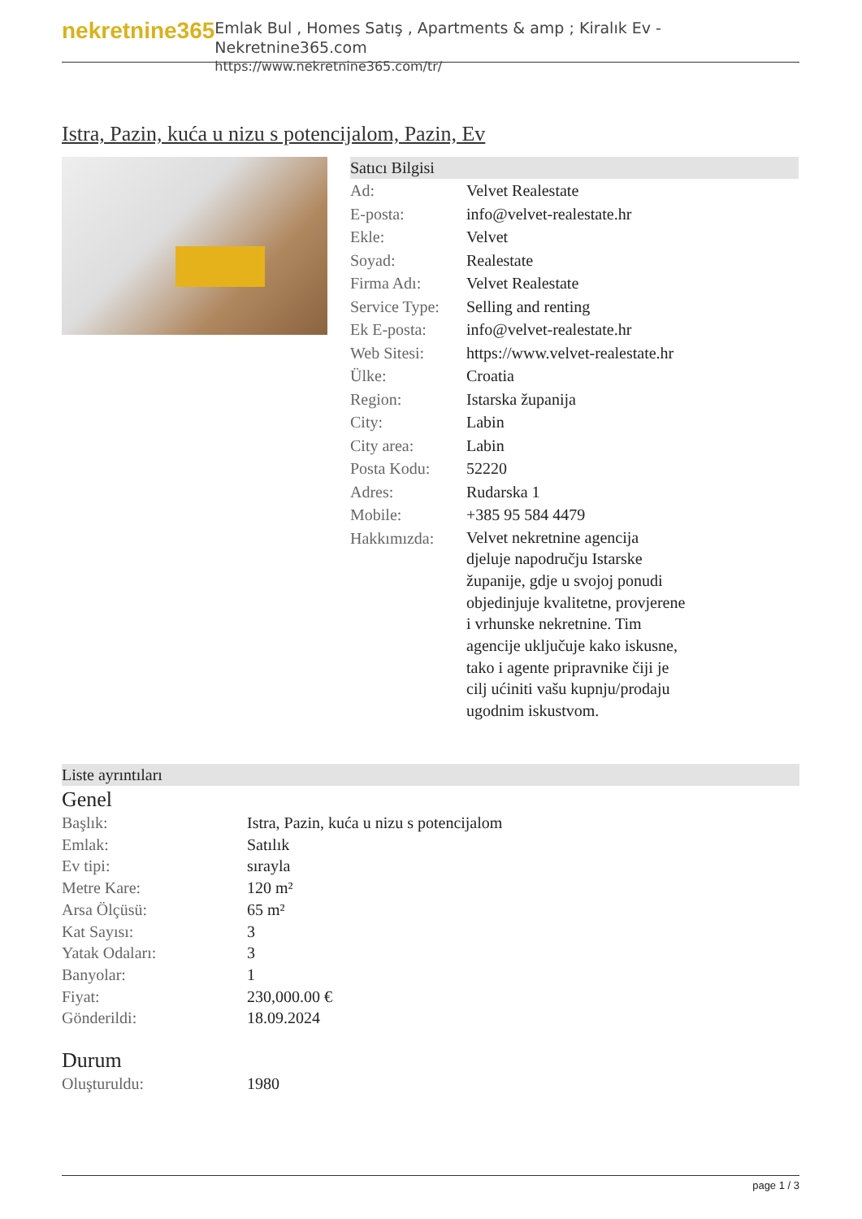nekretnine365
Emlak Bul , Homes Satış , Apartments & amp ; Kiralık Ev - Nekretnine365.com
https://www.nekretnine365.com/tr/
Istra, Pazin, kuća u nizu s potencijalom, Pazin, Ev
Satıcı Bilgisi
| Ad: | Velvet Realestate |
| E-posta: | info@velvet-realestate.hr |
| Ekle: | Velvet |
| Soyad: | Realestate |
| Firma Adı: | Velvet Realestate |
| Service Type: | Selling and renting |
| Ek E-posta: | info@velvet-realestate.hr |
| Web Sitesi: | https://www.velvet-realestate.hr |
| Ülke: | Croatia |
| Region: | Istarska županija |
| City: | Labin |
| City area: | Labin |
| Posta Kodu: | 52220 |
| Adres: | Rudarska 1 |
| Mobile: | +385 95 584 4479 |
| Hakkımızda: | Velvet nekretnine agencija djeluje napodručju Istarske županije, gdje u svojoj ponudi objedinjuje kvalitetne, provjerene i vrhunske nekretnine. Tim agencije uključuje kako iskusne, tako i agente pripravnike čiji je cilj ućiniti vašu kupnju/prodaju ugodnim iskustvom. |
Liste ayrıntıları
Genel
| Başlık: | Istra, Pazin, kuća u nizu s potencijalom |
| Emlak: | Satılık |
| Ev tipi: | sırayla |
| Metre Kare: | 120 m² |
| Arsa Ölçüsü: | 65 m² |
| Kat Sayısı: | 3 |
| Yatak Odaları: | 3 |
| Banyolar: | 1 |
| Fiyat: | 230,000.00 € |
| Gönderildi: | 18.09.2024 |
Durum
| Oluşturuldu: | 1980 |
page 1 / 3